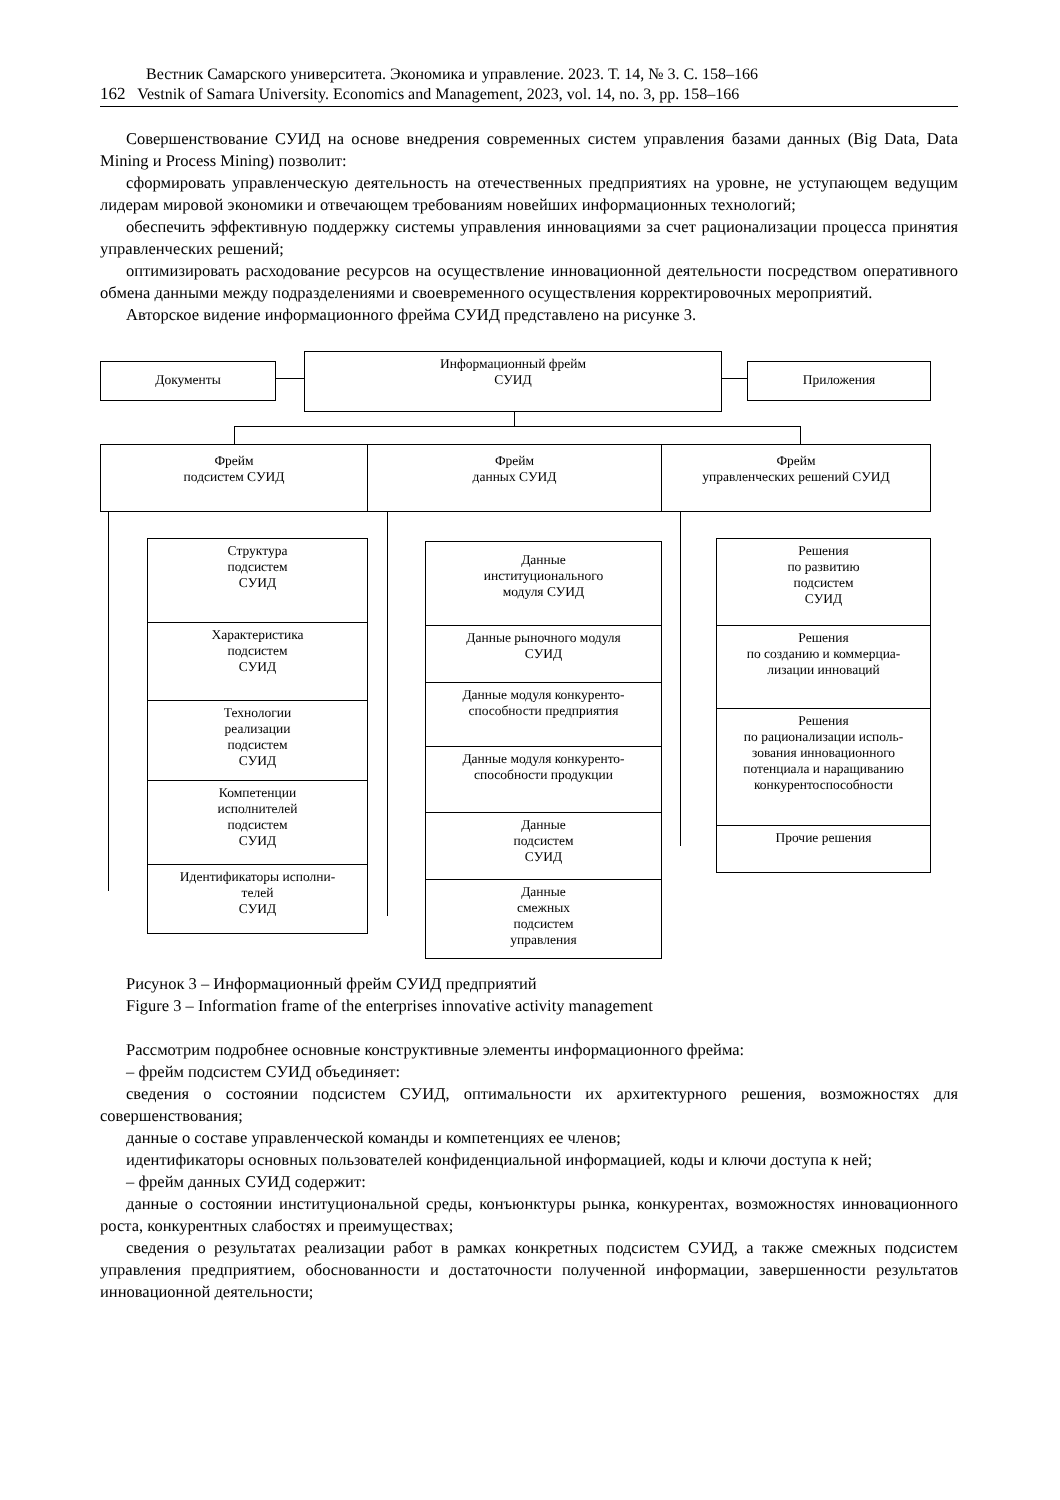Вестник Самарского университета. Экономика и управление. 2023. Т. 14, № 3. С. 158–166
162 Vestnik of Samara University. Economics and Management, 2023, vol. 14, no. 3, pp. 158–166
Совершенствование СУИД на основе внедрения современных систем управления базами данных (Big Data, Data Mining и Process Mining) позволит:
сформировать управленческую деятельность на отечественных предприятиях на уровне, не уступающем ведущим лидерам мировой экономики и отвечающем требованиям новейших информационных технологий;
обеспечить эффективную поддержку системы управления инновациями за счет рационализации процесса принятия управленческих решений;
оптимизировать расходование ресурсов на осуществление инновационной деятельности посредством оперативного обмена данными между подразделениями и своевременного осуществления корректировочных мероприятий.
Авторское видение информационного фрейма СУИД представлено на рисунке 3.
Документы
Информационный фрейм
СУИД
Приложения
Фрейм
подсистем СУИД
Фрейм
данных СУИД
Фрейм
управленческих решений СУИД
Структура
подсистем
СУИД
Характеристика
подсистем
СУИД
Технологии
реализации
подсистем
СУИД
Компетенции
исполнителей
подсистем
СУИД
Идентификаторы исполни-
телей
СУИД
Данные
институционального
модуля СУИД
Данные рыночного модуля
СУИД
Данные модуля конкуренто-
способности предприятия
Данные модуля конкуренто-
способности продукции
Данные
подсистем
СУИД
Данные
смежных
подсистем
управления
Решения
по развитию
подсистем
СУИД
Решения
по созданию и коммерциа-
лизации инноваций
Решения
по рационализации исполь-
зования инновационного
потенциала и наращиванию
конкурентоспособности
Прочие решения
Рисунок 3 – Информационный фрейм СУИД предприятий
Figure 3 – Information frame of the enterprises innovative activity management
Рассмотрим подробнее основные конструктивные элементы информационного фрейма:
– фрейм подсистем СУИД объединяет:
сведения о состоянии подсистем СУИД, оптимальности их архитектурного решения, возможностях для совершенствования;
данные о составе управленческой команды и компетенциях ее членов;
идентификаторы основных пользователей конфиденциальной информацией, коды и ключи доступа к ней;
– фрейм данных СУИД содержит:
данные о состоянии институциональной среды, конъюнктуры рынка, конкурентах, возможностях инновационного роста, конкурентных слабостях и преимуществах;
сведения о результатах реализации работ в рамках конкретных подсистем СУИД, а также смежных подсистем управления предприятием, обоснованности и достаточности полученной информации, завершенности результатов инновационной деятельности;